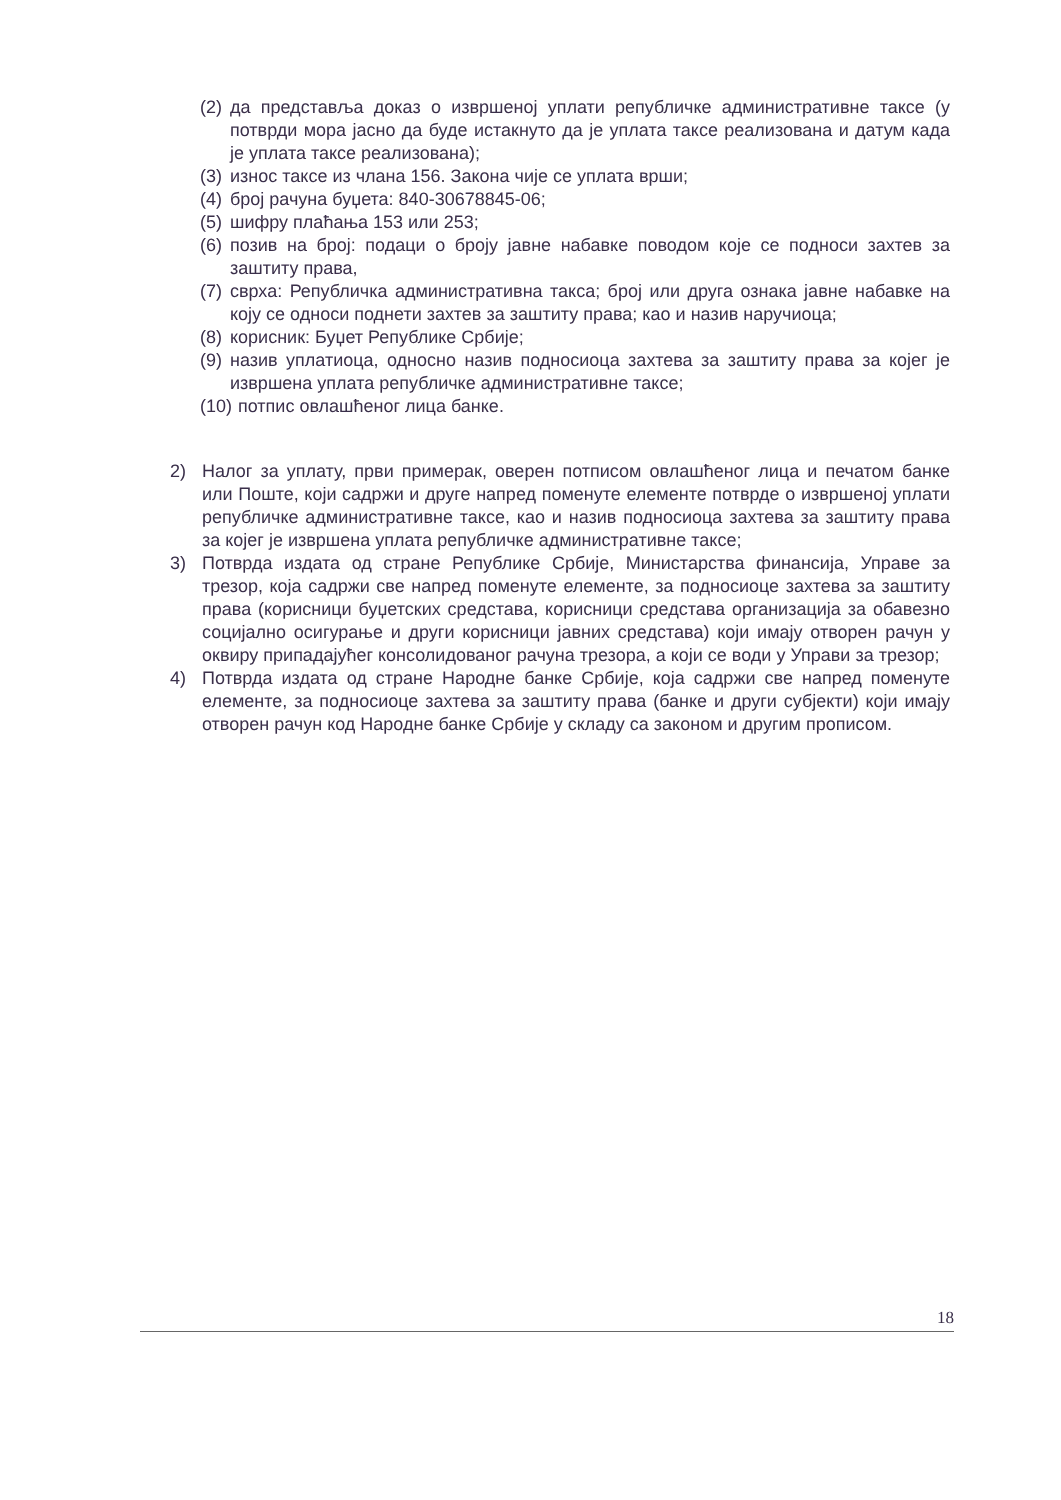(2) да представља доказ о извршеној уплати републичке административне таксе (у потврди мора јасно да буде истакнуто да је уплата таксе реализована и датум када је уплата таксе реализована);
(3) износ таксе из члана 156. Закона чије се уплата врши;
(4) број рачуна буџета: 840-30678845-06;
(5) шифру плаћања 153 или 253;
(6) позив на број: подаци о броју јавне набавке поводом које се подноси захтев за заштиту права,
(7) сврха: Републичка административна такса; број или друга ознака јавне набавке на коју се односи поднети захтев за заштиту права; као и назив наручиоца;
(8) корисник: Буџет Републике Србије;
(9) назив уплатиоца, односно назив подносиоца захтева за заштиту права за којег је извршена уплата републичке административне таксе;
(10) потпис овлашћеног лица банке.
2) Налог за уплату, први примерак, оверен потписом овлашћеног лица и печатом банке или Поште, који садржи и друге напред поменуте елементе потврде о извршеној уплати републичке административне таксе, као и назив подносиоца захтева за заштиту права за којег је извршена уплата републичке административне таксе;
3) Потврда издата од стране Републике Србије, Министарства финансија, Управе за трезор, која садржи све напред поменуте елементе, за подносиоце захтева за заштиту права (корисници буџетских средстава, корисници средстава организација за обавезно социјално осигурање и други корисници јавних средстава) који имају отворен рачун у оквиру припадајућег консолидованог рачуна трезора, а који се води у Управи за трезор;
4) Потврда издата од стране Народне банке Србије, која садржи све напред поменуте елементе, за подносиоце захтева за заштиту права (банке и други субјекти) који имају отворен рачун код Народне банке Србије у складу са законом и другим прописом.
18